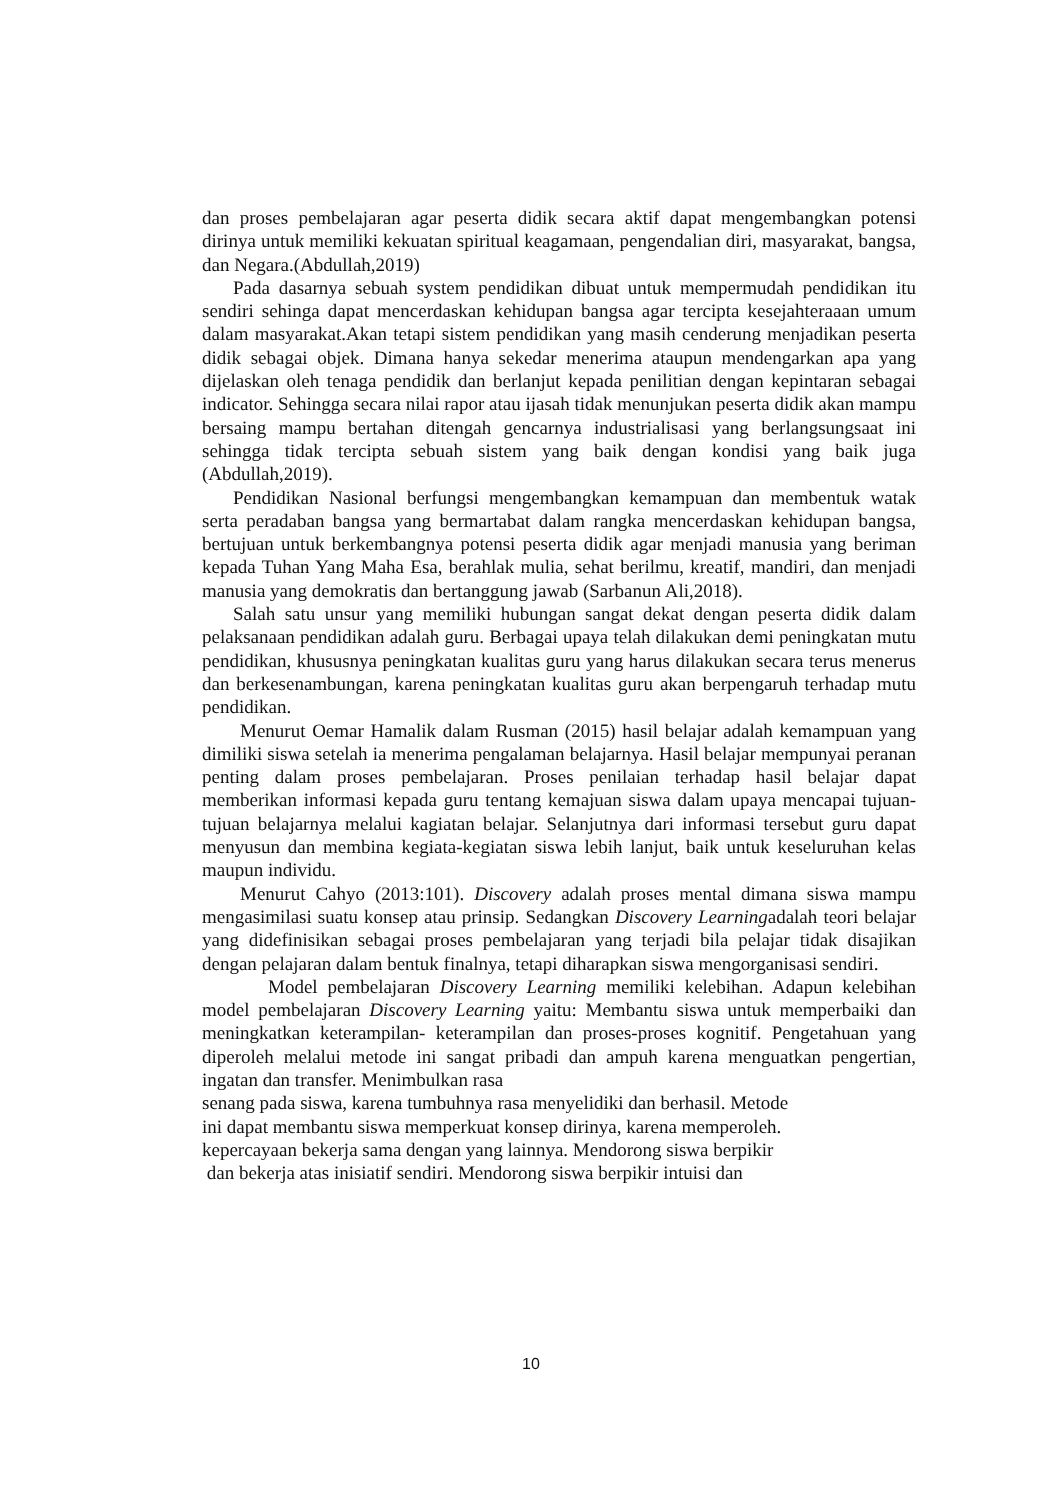dan proses pembelajaran agar peserta didik secara aktif dapat mengembangkan potensi dirinya untuk memiliki kekuatan spiritual keagamaan, pengendalian diri, masyarakat, bangsa, dan Negara.(Abdullah,2019)
Pada dasarnya sebuah system pendidikan dibuat untuk mempermudah pendidikan itu sendiri sehinga dapat mencerdaskan kehidupan bangsa agar tercipta kesejahteraaan umum dalam masyarakat.Akan tetapi sistem pendidikan yang masih cenderung menjadikan peserta didik sebagai objek. Dimana hanya sekedar menerima ataupun mendengarkan apa yang dijelaskan oleh tenaga pendidik dan berlanjut kepada penilitian dengan kepintaran sebagai indicator. Sehingga secara nilai rapor atau ijasah tidak menunjukan peserta didik akan mampu bersaing mampu bertahan ditengah gencarnya industrialisasi yang berlangsungsaat ini sehingga tidak tercipta sebuah sistem yang baik dengan kondisi yang baik juga (Abdullah,2019).
Pendidikan Nasional berfungsi mengembangkan kemampuan dan membentuk watak serta peradaban bangsa yang bermartabat dalam rangka mencerdaskan kehidupan bangsa, bertujuan untuk berkembangnya potensi peserta didik agar menjadi manusia yang beriman kepada Tuhan Yang Maha Esa, berahlak mulia, sehat berilmu, kreatif, mandiri, dan menjadi manusia yang demokratis dan bertanggung jawab (Sarbanun Ali,2018).
Salah satu unsur yang memiliki hubungan sangat dekat dengan peserta didik dalam pelaksanaan pendidikan adalah guru. Berbagai upaya telah dilakukan demi peningkatan mutu pendidikan, khususnya peningkatan kualitas guru yang harus dilakukan secara terus menerus dan berkesenambungan, karena peningkatan kualitas guru akan berpengaruh terhadap mutu pendidikan.
Menurut Oemar Hamalik dalam Rusman (2015) hasil belajar adalah kemampuan yang dimiliki siswa setelah ia menerima pengalaman belajarnya. Hasil belajar mempunyai peranan penting dalam proses pembelajaran. Proses penilaian terhadap hasil belajar dapat memberikan informasi kepada guru tentang kemajuan siswa dalam upaya mencapai tujuan-tujuan belajarnya melalui kagiatan belajar. Selanjutnya dari informasi tersebut guru dapat menyusun dan membina kegiata-kegiatan siswa lebih lanjut, baik untuk keseluruhan kelas maupun individu.
Menurut Cahyo (2013:101). Discovery adalah proses mental dimana siswa mampu mengasimilasi suatu konsep atau prinsip. Sedangkan Discovery Learningadalah teori belajar yang didefinisikan sebagai proses pembelajaran yang terjadi bila pelajar tidak disajikan dengan pelajaran dalam bentuk finalnya, tetapi diharapkan siswa mengorganisasi sendiri.
Model pembelajaran Discovery Learning memiliki kelebihan. Adapun kelebihan model pembelajaran Discovery Learning yaitu: Membantu siswa untuk memperbaiki dan meningkatkan keterampilan- keterampilan dan proses-proses kognitif. Pengetahuan yang diperoleh melalui metode ini sangat pribadi dan ampuh karena menguatkan pengertian, ingatan dan transfer. Menimbulkan rasa
senang pada siswa, karena tumbuhnya rasa menyelidiki dan berhasil. Metode
ini dapat membantu siswa memperkuat konsep dirinya, karena memperoleh.
kepercayaan bekerja sama dengan yang lainnya. Mendorong siswa berpikir
dan bekerja atas inisiatif sendiri. Mendorong siswa berpikir intuisi dan
10